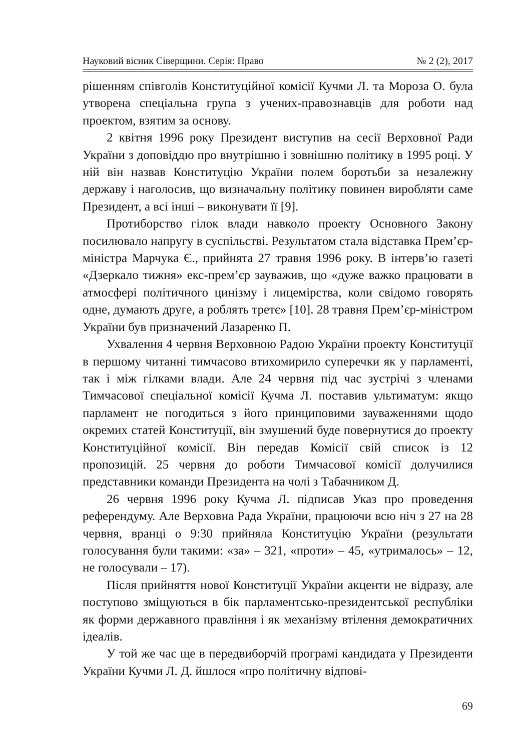Науковий вісник Сіверщини. Серія: Право № 2 (2), 2017
рішенням співголів Конституційної комісії Кучми Л. та Мороза О. була утворена спеціальна група з учених-правознавців для роботи над проектом, взятим за основу.
2 квітня 1996 року Президент виступив на сесії Верховної Ради України з доповіддю про внутрішню і зовнішню політику в 1995 році. У ній він назвав Конституцію України полем боротьби за незалежну державу і наголосив, що визначальну політику повинен виробляти саме Президент, а всі інші – виконувати її [9].
Протиборство гілок влади навколо проекту Основного Закону посилювало напругу в суспільстві. Результатом стала відставка Прем’єр-міністра Марчука Є., прийнята 27 травня 1996 року. В інтерв’ю газеті «Дзеркало тижня» екс-прем’єр зауважив, що «дуже важко працювати в атмосфері політичного цинізму і лицемірства, коли свідомо говорять одне, думають друге, а роблять третє» [10]. 28 травня Прем’єр-міністром України був призначений Лазаренко П.
Ухвалення 4 червня Верховною Радою України проекту Конституції в першому читанні тимчасово втихомирило суперечки як у парламенті, так і між гілками влади. Але 24 червня під час зустрічі з членами Тимчасової спеціальної комісії Кучма Л. поставив ультиматум: якщо парламент не погодиться з його принциповими зауваженнями щодо окремих статей Конституції, він змушений буде повернутися до проекту Конституційної комісії. Він передав Комісії свій список із 12 пропозицій. 25 червня до роботи Тимчасової комісії долучилися представники команди Президента на чолі з Табачником Д.
26 червня 1996 року Кучма Л. підписав Указ про проведення референдуму. Але Верховна Рада України, працюючи всю ніч з 27 на 28 червня, вранці о 9:30 прийняла Конституцію України (результати голосування були такими: «за» – 321, «проти» – 45, «утрималось» – 12, не голосували – 17).
Після прийняття нової Конституції України акценти не відразу, але поступово зміщуються в бік парламентсько-президентської республіки як форми державного правління і як механізму втілення демократичних ідеалів.
У той же час ще в передвиборчій програмі кандидата у Президенти України Кучми Л. Д. йшлося «про політичну відпові-
69